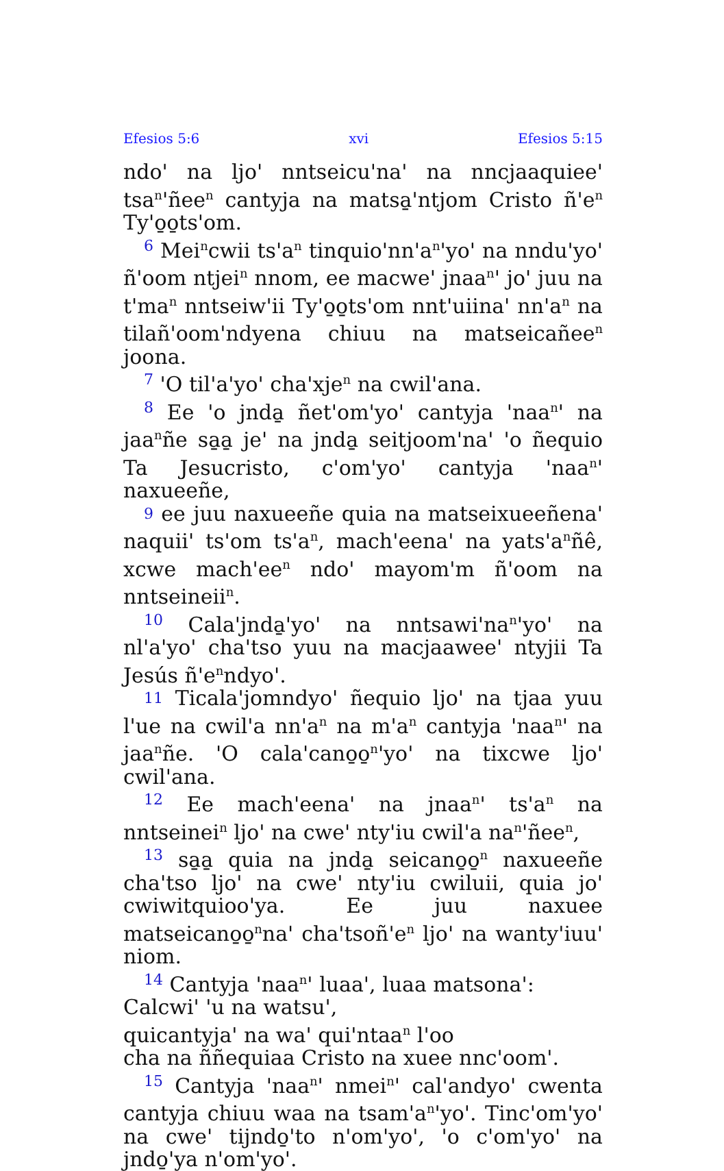Efesios 5:6 xvi Efesios 5:15
ndo' na ljo' nntseicu'na' na nncjaaquiee' tsa<sup>n</sup>'ñee<sup>n</sup> cantyja na matsa̱'ntjom Cristo ñ'e<sup>n</sup> Ty'o̱o̱ts'om.
6 Mei<sup>n</sup>cwii ts'a<sup>n</sup> tinquio'nn'a<sup>n</sup>'yo' na nndu'yo' ñ'oom ntjei<sup>n</sup> nnom, ee macwe' jnaa<sup>n</sup>' jo' juu na t'ma<sup>n</sup> nntseiw'ii Ty'o̱o̱ts'om nnt'uiina' nn'a<sup>n</sup> na tilañ'oom'ndyena chiuu na matseicañee<sup>n</sup> joona.
7 'O til'a'yo' cha'xje<sup>n</sup> na cwil'ana.
8 Ee 'o jnda̱ ñet'om'yo' cantyja 'naa<sup>n</sup>' na jaa<sup>n</sup>ñe sa̱a̱ je' na jnda̱ seitjoom'na' 'o ñequio Ta Jesucristo, c'om'yo' cantyja 'naa<sup>n</sup>' naxueeñe,
9 ee juu naxueeñe quia na matseixueeñena' naquii' ts'om ts'a<sup>n</sup>, mach'eena' na yats'a<sup>n</sup>ñê, xcwe mach'ee<sup>n</sup> ndo' mayom'm ñ'oom na nntseineii<sup>n</sup>.
10 Cala'jnda̱'yo' na nntsawi'na<sup>n</sup>'yo' na nl'a'yo' cha'tso yuu na macjaawee' ntyjii Ta Jesús ñ'e<sup>n</sup>ndyo'.
11 Ticala'jomndyo' ñequio ljo' na tjaa yuu l'ue na cwil'a nn'a<sup>n</sup> na m'a<sup>n</sup> cantyja 'naa<sup>n</sup>' na jaa<sup>n</sup>ñe. 'O cala'cano̱o̱<sup>n</sup>'yo' na tixcwe ljo' cwil'ana.
12 Ee mach'eena' na jnaa<sup>n</sup>' ts'a<sup>n</sup> na nntseinei<sup>n</sup> ljo' na cwe' nty'iu cwil'a na<sup>n</sup>'ñee<sup>n</sup>,
13 sa̱a̱ quia na jnda̱ seicano̱o̱<sup>n</sup> naxueeñe cha'tso ljo' na cwe' nty'iu cwiluii, quia jo' cwiwitquioo'ya. Ee juu naxuee matseicano̱o̱<sup>n</sup>na' cha'tsoñ'e<sup>n</sup> ljo' na wanty'iuu' niom.
14 Cantyja 'naa<sup>n</sup>' luaa', luaa matsona':
Calcwi' 'u na watsu',
quicantyja' na wa' qui'ntaa<sup>n</sup> l'oo
cha na ññequiaa Cristo na xuee nnc'oom'.
15 Cantyja 'naa<sup>n</sup>' nmei<sup>n</sup>' cal'andyo' cwenta cantyja chiuu waa na tsam'a<sup>n</sup>'yo'. Tinc'om'yo' na cwe' tijndo̱'to n'om'yo', 'o c'om'yo' na jndo̱'ya n'om'yo'.